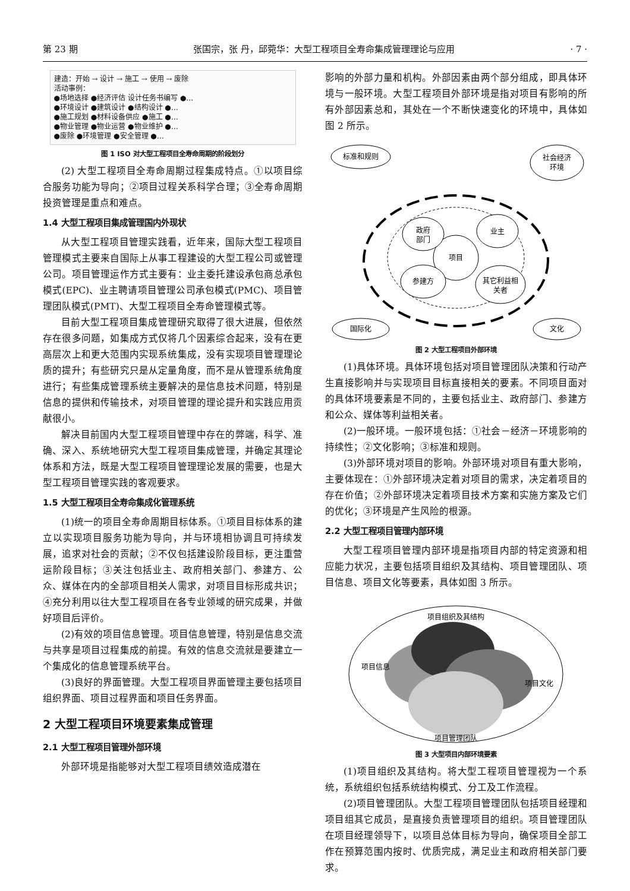第 23 期 张国宗，张 丹，邱菀华：大型工程项目全寿命集成管理理论与应用 · 7 ·
建造：开始 → 设计 → 施工 → 使用 → 废除
活动事例：
●场地选择 ●经济评估 设计任务书编写 ●…
●环境设计 ●建筑设计 ●结构设计 ●…
●施工规划 ●材料设备供应 ●施工 ●…
●物业管理 ●物业运营 ●物业维护 ●…
●废除 ●环境管理 ●安全管理 ●…
图 1 ISO 对大型工程项目全寿命周期的阶段划分
(2) 大型工程项目全寿命周期过程集成特点。①以项目综合服务功能为导向；②项目过程关系科学合理；③全寿命周期投资管理是重点和难点。
1.4 大型工程项目集成管理国内外现状
从大型工程项目管理实践看，近年来，国际大型工程项目管理模式主要来自国际上从事工程建设的大型工程公司或管理公司。项目管理运作方式主要有：业主委托建设承包商总承包模式(EPC)、业主聘请项目管理公司承包模式(PMC)、项目管理团队模式(PMT)、大型工程项目全寿命管理模式等。
目前大型工程项目集成管理研究取得了很大进展，但依然存在很多问题，如集成方式仅将几个因素综合起来，没有在更高层次上和更大范围内实现系统集成，没有实现项目管理理论质的提升；有些研究只是从定量角度，而不是从管理系统角度进行；有些集成管理系统主要解决的是信息技术问题，特别是信息的提供和传输技术，对项目管理的理论提升和实践应用贡献很小。
解决目前国内大型工程项目管理中存在的弊端，科学、准确、深入、系统地研究大型工程项目集成管理，并确定其理论体系和方法，既是大型工程项目管理理论发展的需要，也是大型工程项目管理实践的客观要求。
1.5 大型工程项目全寿命集成化管理系统
(1)统一的项目全寿命周期目标体系。①项目目标体系的建立以实现项目服务功能为导向，并与环境相协调且可持续发展，追求对社会的贡献；②不仅包括建设阶段目标，更注重营运阶段目标；③关注包括业主、政府相关部门、参建方、公众、媒体在内的全部项目相关人需求，对项目目标形成共识；④充分利用以往大型工程项目在各专业领域的研究成果，并做好项目后评价。
(2)有效的项目信息管理。项目信息管理，特别是信息交流与共享是项目过程集成的前提。有效的信息交流就是要建立一个集成化的信息管理系统平台。
(3)良好的界面管理。大型工程项目界面管理主要包括项目组织界面、项目过程界面和项目任务界面。
2 大型工程项目环境要素集成管理
2.1 大型工程项目管理外部环境
外部环境是指能够对大型工程项目绩效造成潜在
影响的外部力量和机构。外部因素由两个部分组成，即具体环境与一般环境。大型工程项目外部环境是指对项目有影响的所有外部因素总和，其处在一个不断快速变化的环境中，具体如图 2 所示。
项目
政府
部门
业主
参建方
其它利益相
关者
标准和规则
社会经济
环境
国际化
文化
图 2 大型工程项目外部环境
(1)具体环境。具体环境包括对项目管理团队决策和行动产生直接影响并与实现项目目标直接相关的要素。不同项目面对的具体环境要素是不同的，主要包括业主、政府部门、参建方和公众、媒体等利益相关者。
(2)一般环境。一般环境包括：①社会－经济－环境影响的持续性；②文化影响；③标准和规则。
(3)外部环境对项目的影响。外部环境对项目有重大影响，主要体现在：①外部环境决定着对项目的需求，决定着项目的存在价值；②外部环境决定着项目技术方案和实施方案及它们的优化；③环境是产生风险的根源。
2.2 大型工程项目管理内部环境
大型工程项目管理内部环境是指项目内部的特定资源和相应能力状况，主要包括项目组织及其结构、项目管理团队、项目信息、项目文化等要素，具体如图 3 所示。
项目组织及其结构
项目信息
项目文化
项目管理团队
图 3 大型项目内部环境要素
(1)项目组织及其结构。将大型工程项目管理视为一个系统，系统组织包括系统结构模式、分工及工作流程。
(2)项目管理团队。大型工程项目管理团队包括项目经理和项目组其它成员，是直接负责管理项目的组织。项目管理团队在项目经理领导下，以项目总体目标为导向，确保项目全部工作在预算范围内按时、优质完成，满足业主和政府相关部门要求。